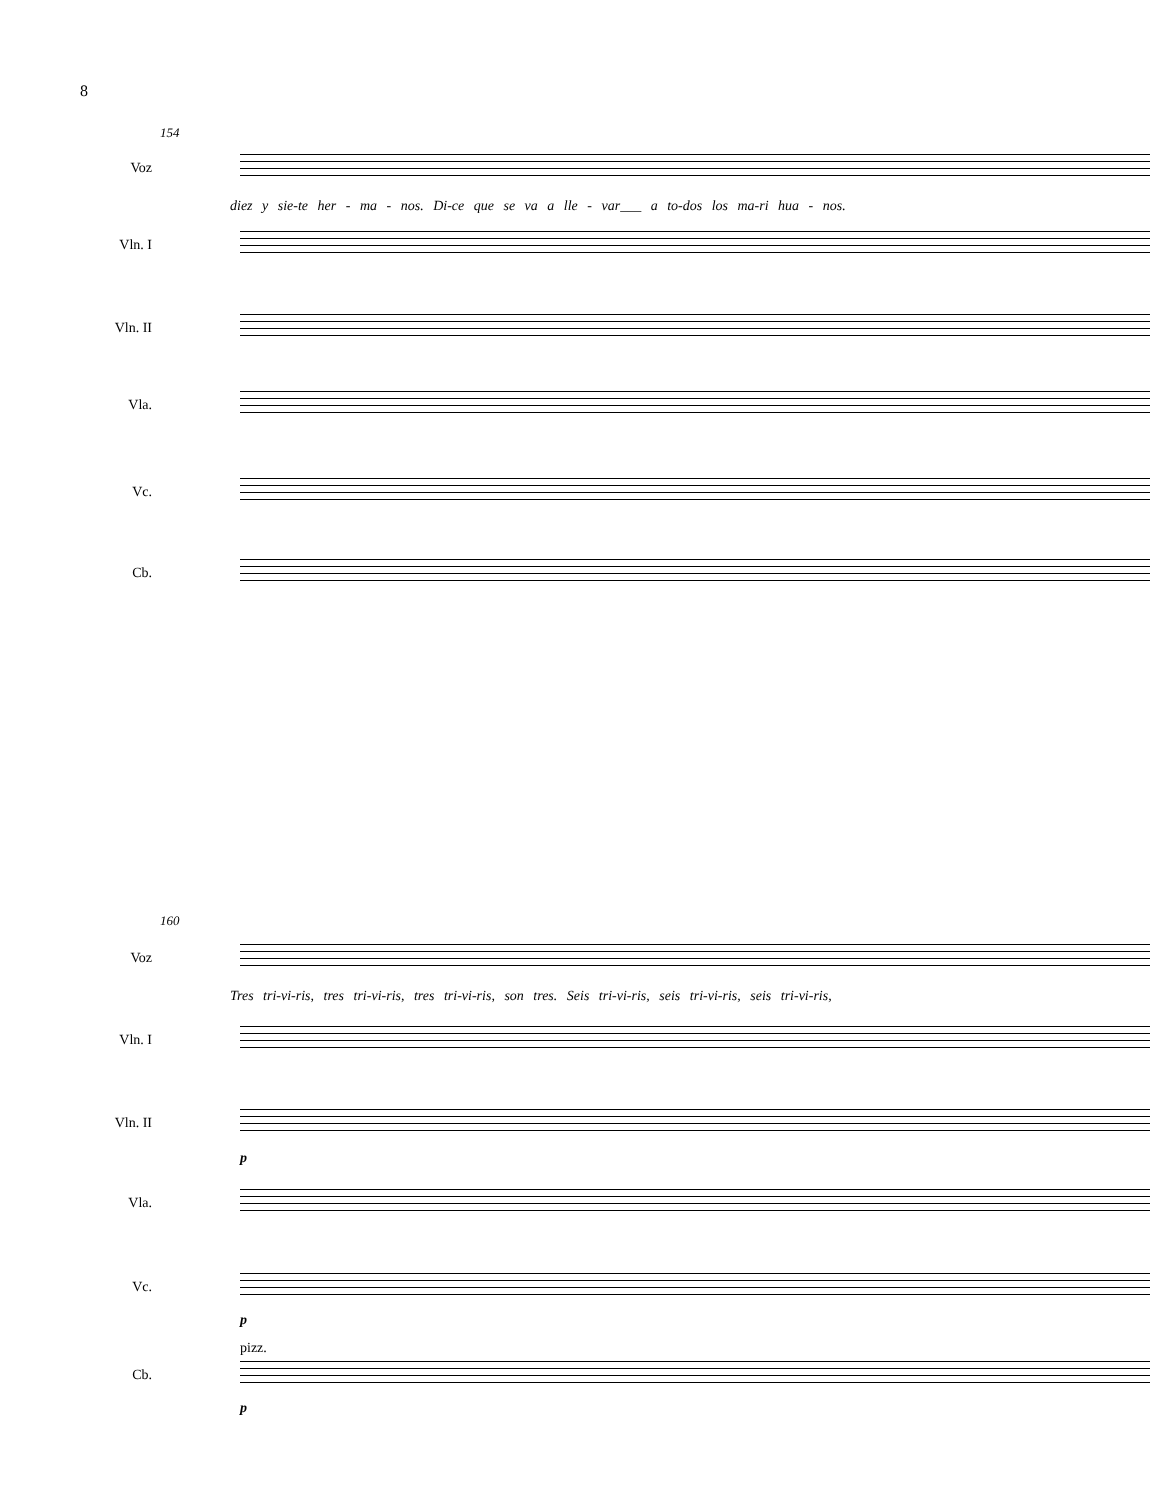8
154
Voz
diez y sie-te her - ma - nos. Di-ce que se va a lle - var___ a to-dos los ma-ri hua - nos.
Vln. I
Vln. II
Vla.
Vc.
Cb.
160
Voz
Tres tri-vi-ris, tres tri-vi-ris, tres tri-vi-ris, son tres. Seis tri-vi-ris, seis tri-vi-ris, seis tri-vi-ris,
Vln. I
Vln. II
p
Vla.
Vc.
p
pizz.
Cb.
p